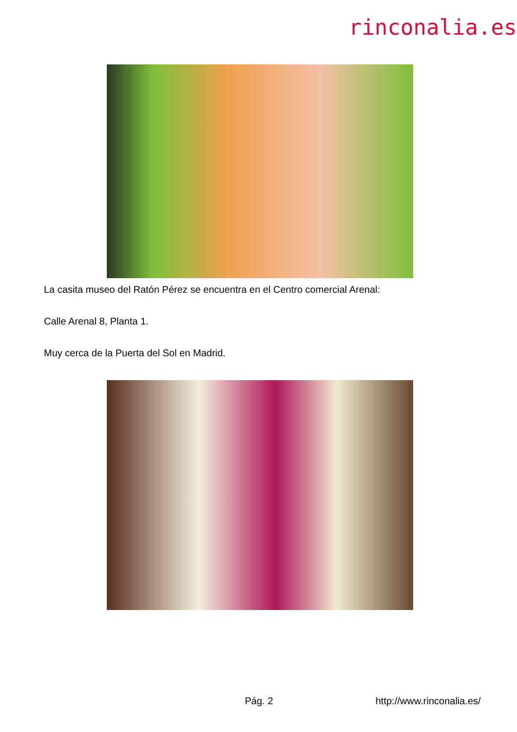rinconalia.es
La casita museo del Ratón Pérez se encuentra en el Centro comercial Arenal:
Calle Arenal 8, Planta 1.
Muy cerca de la Puerta del Sol en Madrid.
Pág. 2 http://www.rinconalia.es/